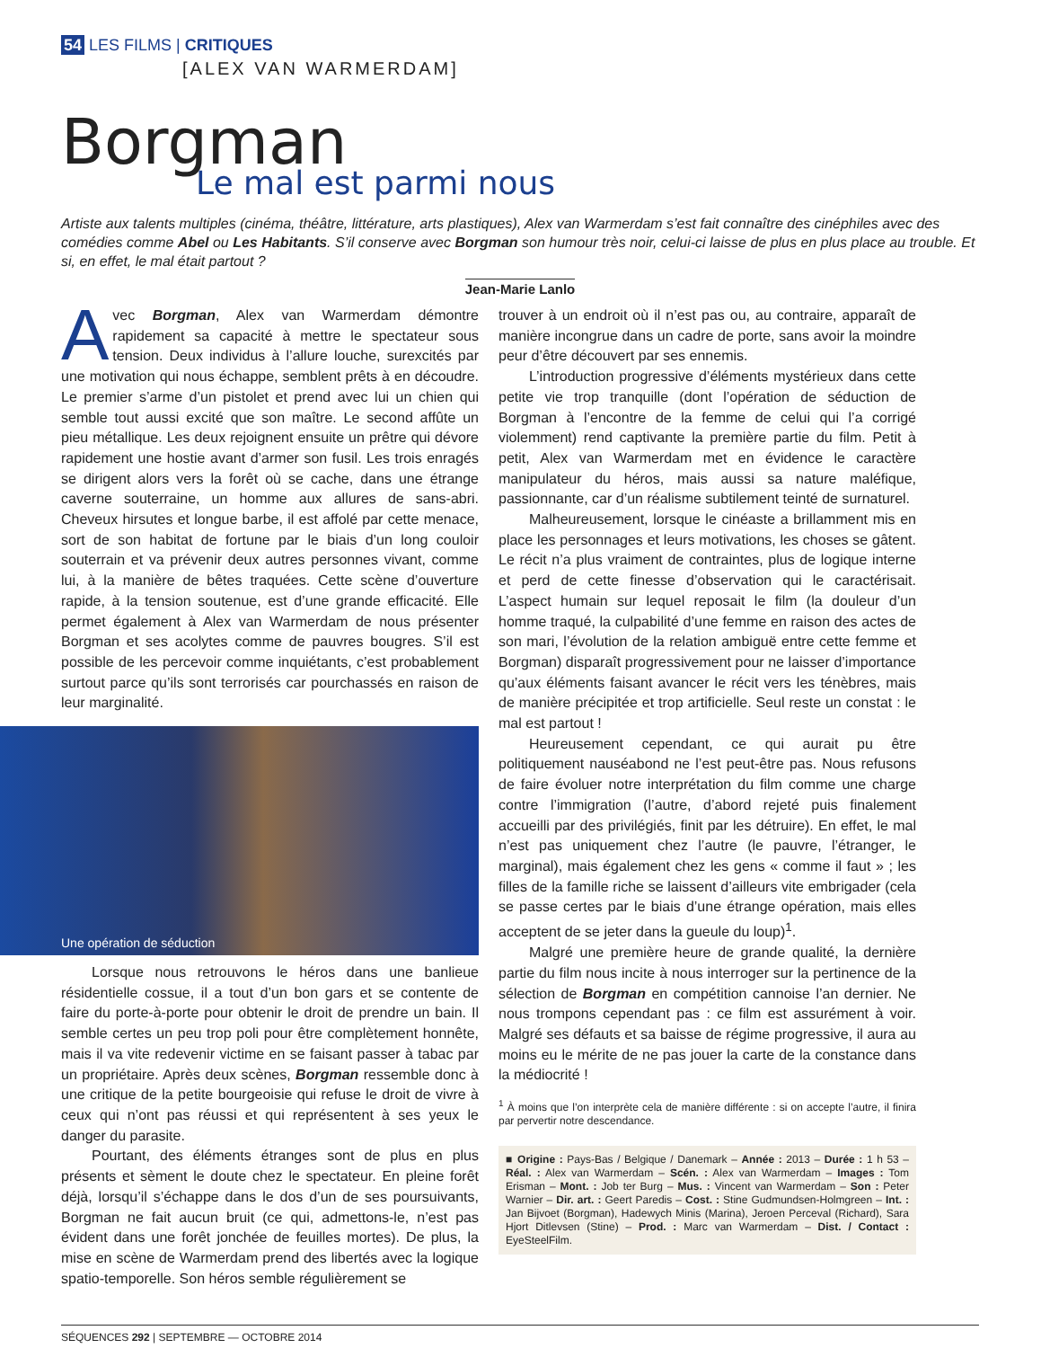54 LES FILMS | CRITIQUES
[ALEX VAN WARMERDAM]
Borgman
Le mal est parmi nous
Artiste aux talents multiples (cinéma, théâtre, littérature, arts plastiques), Alex van Warmerdam s’est fait connaître des cinéphiles avec des comédies comme Abel ou Les Habitants. S’il conserve avec Borgman son humour très noir, celui-ci laisse de plus en plus place au trouble. Et si, en effet, le mal était partout ?
Jean-Marie Lanlo
Avec Borgman, Alex van Warmerdam démontre rapidement sa capacité à mettre le spectateur sous tension. Deux individus à l’allure louche, surexcités par une motivation qui nous échappe, semblent prêts à en découdre. Le premier s’arme d’un pistolet et prend avec lui un chien qui semble tout aussi excité que son maître. Le second affûte un pieu métallique. Les deux rejoignent ensuite un prêtre qui dévore rapidement une hostie avant d’armer son fusil. Les trois enragés se dirigent alors vers la forêt où se cache, dans une étrange caverne souterraine, un homme aux allures de sans-abri. Cheveux hirsutes et longue barbe, il est affolé par cette menace, sort de son habitat de fortune par le biais d’un long couloir souterrain et va prévenir deux autres personnes vivant, comme lui, à la manière de bêtes traquées. Cette scène d’ouverture rapide, à la tension soutenue, est d’une grande efficacité. Elle permet également à Alex van Warmerdam de nous présenter Borgman et ses acolytes comme de pauvres bougres. S’il est possible de les percevoir comme inquiétants, c’est probablement surtout parce qu’ils sont terrorisés car pourchassés en raison de leur marginalité.
Une opération de séduction
Lorsque nous retrouvons le héros dans une banlieue résidentielle cossue, il a tout d’un bon gars et se contente de faire du porte-à-porte pour obtenir le droit de prendre un bain. Il semble certes un peu trop poli pour être complètement honnête, mais il va vite redevenir victime en se faisant passer à tabac par un propriétaire. Après deux scènes, Borgman ressemble donc à une critique de la petite bourgeoisie qui refuse le droit de vivre à ceux qui n’ont pas réussi et qui représentent à ses yeux le danger du parasite.
Pourtant, des éléments étranges sont de plus en plus présents et sèment le doute chez le spectateur. En pleine forêt déjà, lorsqu’il s’échappe dans le dos d’un de ses poursuivants, Borgman ne fait aucun bruit (ce qui, admettons-le, n’est pas évident dans une forêt jonchée de feuilles mortes). De plus, la mise en scène de Warmerdam prend des libertés avec la logique spatio-temporelle. Son héros semble régulièrement se
trouver à un endroit où il n’est pas ou, au contraire, apparaît de manière incongrue dans un cadre de porte, sans avoir la moindre peur d’être découvert par ses ennemis.
L’introduction progressive d’éléments mystérieux dans cette petite vie trop tranquille (dont l’opération de séduction de Borgman à l’encontre de la femme de celui qui l’a corrigé violemment) rend captivante la première partie du film. Petit à petit, Alex van Warmerdam met en évidence le caractère manipulateur du héros, mais aussi sa nature maléfique, passionnante, car d’un réalisme subtilement teinté de surnaturel.
Malheureusement, lorsque le cinéaste a brillamment mis en place les personnages et leurs motivations, les choses se gâtent. Le récit n’a plus vraiment de contraintes, plus de logique interne et perd de cette finesse d’observation qui le caractérisait. L’aspect humain sur lequel reposait le film (la douleur d’un homme traqué, la culpabilité d’une femme en raison des actes de son mari, l’évolution de la relation ambiguë entre cette femme et Borgman) disparaît progressivement pour ne laisser d’importance qu’aux éléments faisant avancer le récit vers les ténèbres, mais de manière précipitée et trop artificielle. Seul reste un constat : le mal est partout !
Heureusement cependant, ce qui aurait pu être politiquement nauséabond ne l’est peut-être pas. Nous refusons de faire évoluer notre interprétation du film comme une charge contre l’immigration (l’autre, d’abord rejeté puis finalement accueilli par des privilégiés, finit par les détruire). En effet, le mal n’est pas uniquement chez l’autre (le pauvre, l’étranger, le marginal), mais également chez les gens « comme il faut » ; les filles de la famille riche se laissent d’ailleurs vite embrigader (cela se passe certes par le biais d’une étrange opération, mais elles acceptent de se jeter dans la gueule du loup)<sup>1</sup>.
Malgré une première heure de grande qualité, la dernière partie du film nous incite à nous interroger sur la pertinence de la sélection de Borgman en compétition cannoise l’an dernier. Ne nous trompons cependant pas : ce film est assurément à voir. Malgré ses défauts et sa baisse de régime progressive, il aura au moins eu le mérite de ne pas jouer la carte de la constance dans la médiocrité !
<sup>1</sup> À moins que l’on interprète cela de manière différente : si on accepte l’autre, il finira par pervertir notre descendance.
■ Origine : Pays-Bas / Belgique / Danemark – Année : 2013 – Durée : 1 h 53 – Réal. : Alex van Warmerdam – Scén. : Alex van Warmerdam – Images : Tom Erisman – Mont. : Job ter Burg – Mus. : Vincent van Warmerdam – Son : Peter Warnier – Dir. art. : Geert Paredis – Cost. : Stine Gudmundsen-Holmgreen – Int. : Jan Bijvoet (Borgman), Hadewych Minis (Marina), Jeroen Perceval (Richard), Sara Hjort Ditlevsen (Stine) – Prod. : Marc van Warmerdam – Dist. / Contact : EyeSteelFilm.
SÉQUENCES 292 | SEPTEMBRE — OCTOBRE 2014